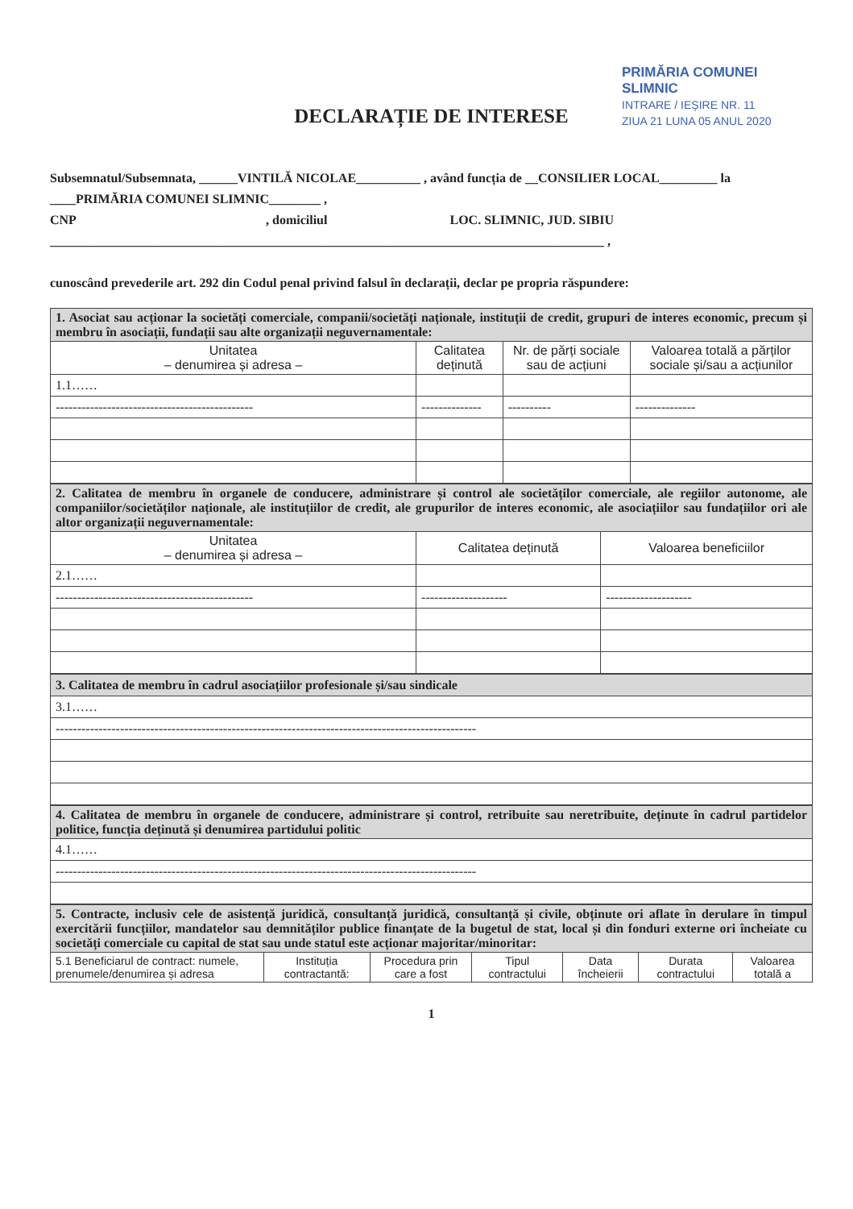PRIMĂRIA COMUNEI SLIMNIC
INTRARE / IEȘIRE NR. 11
ZIUA 21 LUNA 05 ANUL 2020
DECLARAȚIE DE INTERESE
Subsemnatul/Subsemnata, ______VINTILĂ NICOLAE__________ , având funcția de __CONSILIER LOCAL_________ la ____PRIMĂRIA COMUNEI SLIMNIC________ ,
CNP , domiciliul LOC. SLIMNIC, JUD. SIBIU
______________________________________________________________________________________ ,
cunoscând prevederile art. 292 din Codul penal privind falsul în declarații, declar pe propria răspundere:
| 1. Asociat sau acționar la societăți comerciale, companii/societăți naționale, instituții de credit, grupuri de interes economic, precum și membru în asociații, fundații sau alte organizații neguvernamentale: | | | |
| Unitatea – denumirea și adresa – | Calitatea deținută | Nr. de părți sociale sau de acțiuni | Valoarea totală a părților sociale și/sau a acțiunilor |
| 1.1…… | | | |
| ---------------------------------------------- | -------------- | ---------- | -------------- |
| 2. Calitatea de membru în organele de conducere, administrare și control ale societăților comerciale, ale regiilor autonome, ale companiilor/societăților naționale, ale instituțiilor de credit, ale grupurilor de interes economic, ale asociațiilor sau fundațiilor ori ale altor organizații neguvernamentale: | | |
| Unitatea – denumirea și adresa – | Calitatea deținută | Valoarea beneficiilor |
| 2.1…… | | |
| ---------------------------------------------- | -------------------- | -------------------- |
| 3. Calitatea de membru în cadrul asociațiilor profesionale și/sau sindicale |
| 3.1…… |
| -------------------------------------------------------------------------------------------------- |
| 4. Calitatea de membru în organele de conducere, administrare și control, retribuite sau neretribuite, deținute în cadrul partidelor politice, funcția deținută și denumirea partidului politic |
| 4.1…… |
| -------------------------------------------------------------------------------------------------- |
| 5. Contracte, inclusiv cele de asistență juridică, consultanță juridică, consultanță și civile, obținute ori aflate în derulare în timpul exercitării funcțiilor, mandatelor sau demnităților publice finanțate de la bugetul de stat, local și din fonduri externe ori încheiate cu societăți comerciale cu capital de stat sau unde statul este acționar majoritar/minoritar: | | | | | | |
| 5.1 Beneficiarul de contract: numele, prenumele/denumirea și adresa | Instituția contractantă: | Procedura prin care a fost | Tipul contractului | Data încheierii | Durata contractului | Valoarea totală a |
1